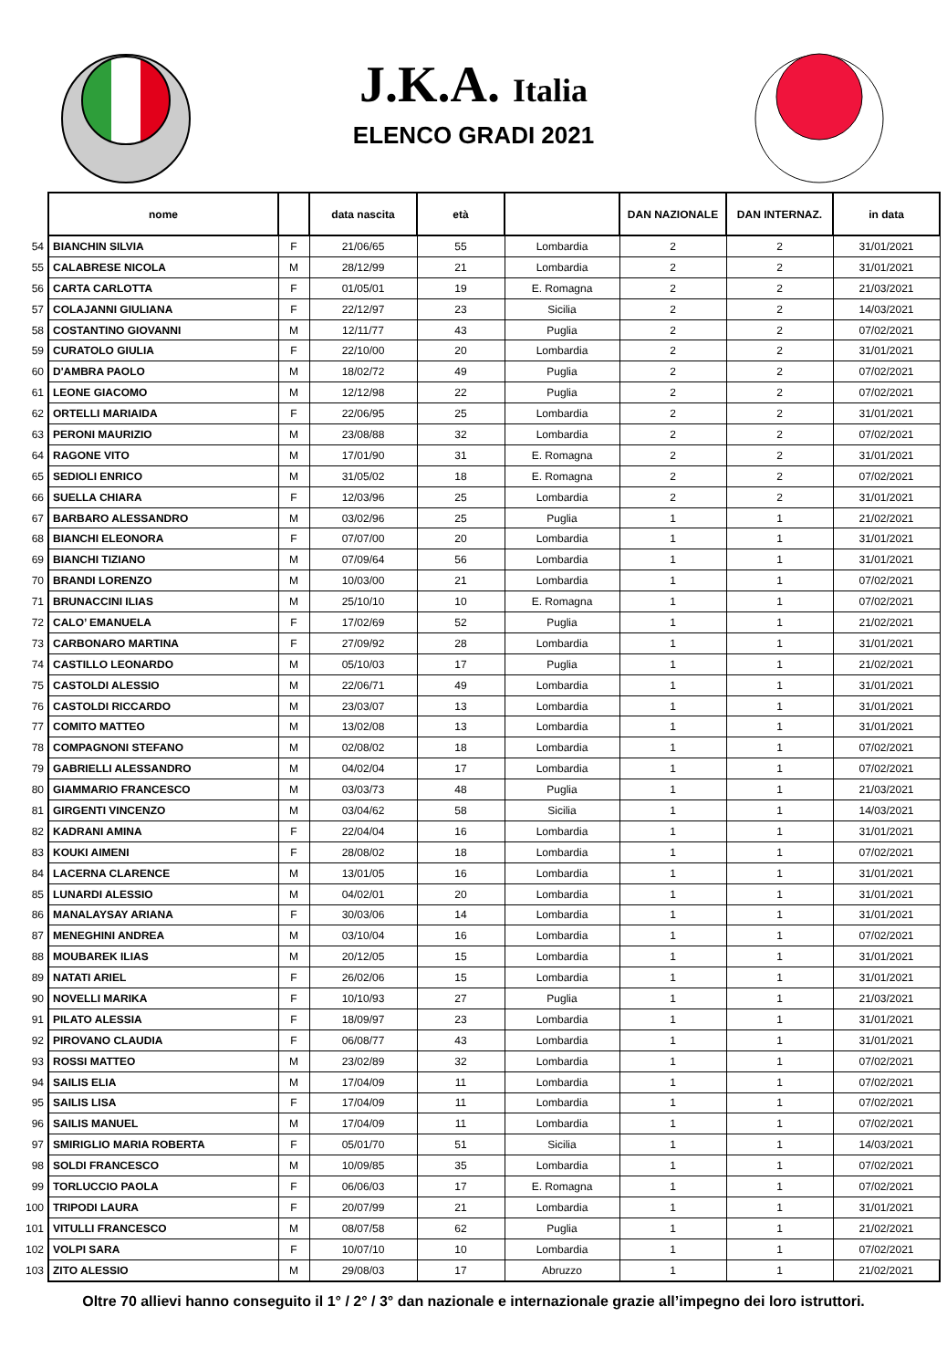J.K.A. Italia
ELENCO GRADI 2021
| | nome | | data nascita | età | | DAN NAZIONALE | DAN INTERNAZ. | in data |
| 54 | BIANCHIN SILVIA | F | 21/06/65 | 55 | Lombardia | 2 | 2 | 31/01/2021 |
| 55 | CALABRESE NICOLA | M | 28/12/99 | 21 | Lombardia | 2 | 2 | 31/01/2021 |
| 56 | CARTA CARLOTTA | F | 01/05/01 | 19 | E. Romagna | 2 | 2 | 21/03/2021 |
| 57 | COLAJANNI GIULIANA | F | 22/12/97 | 23 | Sicilia | 2 | 2 | 14/03/2021 |
| 58 | COSTANTINO GIOVANNI | M | 12/11/77 | 43 | Puglia | 2 | 2 | 07/02/2021 |
| 59 | CURATOLO GIULIA | F | 22/10/00 | 20 | Lombardia | 2 | 2 | 31/01/2021 |
| 60 | D'AMBRA PAOLO | M | 18/02/72 | 49 | Puglia | 2 | 2 | 07/02/2021 |
| 61 | LEONE GIACOMO | M | 12/12/98 | 22 | Puglia | 2 | 2 | 07/02/2021 |
| 62 | ORTELLI MARIAIDA | F | 22/06/95 | 25 | Lombardia | 2 | 2 | 31/01/2021 |
| 63 | PERONI MAURIZIO | M | 23/08/88 | 32 | Lombardia | 2 | 2 | 07/02/2021 |
| 64 | RAGONE VITO | M | 17/01/90 | 31 | E. Romagna | 2 | 2 | 31/01/2021 |
| 65 | SEDIOLI ENRICO | M | 31/05/02 | 18 | E. Romagna | 2 | 2 | 07/02/2021 |
| 66 | SUELLA CHIARA | F | 12/03/96 | 25 | Lombardia | 2 | 2 | 31/01/2021 |
| 67 | BARBARO ALESSANDRO | M | 03/02/96 | 25 | Puglia | 1 | 1 | 21/02/2021 |
| 68 | BIANCHI ELEONORA | F | 07/07/00 | 20 | Lombardia | 1 | 1 | 31/01/2021 |
| 69 | BIANCHI TIZIANO | M | 07/09/64 | 56 | Lombardia | 1 | 1 | 31/01/2021 |
| 70 | BRANDI LORENZO | M | 10/03/00 | 21 | Lombardia | 1 | 1 | 07/02/2021 |
| 71 | BRUNACCINI ILIAS | M | 25/10/10 | 10 | E. Romagna | 1 | 1 | 07/02/2021 |
| 72 | CALO’ EMANUELA | F | 17/02/69 | 52 | Puglia | 1 | 1 | 21/02/2021 |
| 73 | CARBONARO MARTINA | F | 27/09/92 | 28 | Lombardia | 1 | 1 | 31/01/2021 |
| 74 | CASTILLO LEONARDO | M | 05/10/03 | 17 | Puglia | 1 | 1 | 21/02/2021 |
| 75 | CASTOLDI ALESSIO | M | 22/06/71 | 49 | Lombardia | 1 | 1 | 31/01/2021 |
| 76 | CASTOLDI RICCARDO | M | 23/03/07 | 13 | Lombardia | 1 | 1 | 31/01/2021 |
| 77 | COMITO MATTEO | M | 13/02/08 | 13 | Lombardia | 1 | 1 | 31/01/2021 |
| 78 | COMPAGNONI STEFANO | M | 02/08/02 | 18 | Lombardia | 1 | 1 | 07/02/2021 |
| 79 | GABRIELLI ALESSANDRO | M | 04/02/04 | 17 | Lombardia | 1 | 1 | 07/02/2021 |
| 80 | GIAMMARIO FRANCESCO | M | 03/03/73 | 48 | Puglia | 1 | 1 | 21/03/2021 |
| 81 | GIRGENTI VINCENZO | M | 03/04/62 | 58 | Sicilia | 1 | 1 | 14/03/2021 |
| 82 | KADRANI AMINA | F | 22/04/04 | 16 | Lombardia | 1 | 1 | 31/01/2021 |
| 83 | KOUKI AIMENI | F | 28/08/02 | 18 | Lombardia | 1 | 1 | 07/02/2021 |
| 84 | LACERNA CLARENCE | M | 13/01/05 | 16 | Lombardia | 1 | 1 | 31/01/2021 |
| 85 | LUNARDI ALESSIO | M | 04/02/01 | 20 | Lombardia | 1 | 1 | 31/01/2021 |
| 86 | MANALAYSAY ARIANA | F | 30/03/06 | 14 | Lombardia | 1 | 1 | 31/01/2021 |
| 87 | MENEGHINI ANDREA | M | 03/10/04 | 16 | Lombardia | 1 | 1 | 07/02/2021 |
| 88 | MOUBAREK ILIAS | M | 20/12/05 | 15 | Lombardia | 1 | 1 | 31/01/2021 |
| 89 | NATATI ARIEL | F | 26/02/06 | 15 | Lombardia | 1 | 1 | 31/01/2021 |
| 90 | NOVELLI MARIKA | F | 10/10/93 | 27 | Puglia | 1 | 1 | 21/03/2021 |
| 91 | PILATO ALESSIA | F | 18/09/97 | 23 | Lombardia | 1 | 1 | 31/01/2021 |
| 92 | PIROVANO CLAUDIA | F | 06/08/77 | 43 | Lombardia | 1 | 1 | 31/01/2021 |
| 93 | ROSSI MATTEO | M | 23/02/89 | 32 | Lombardia | 1 | 1 | 07/02/2021 |
| 94 | SAILIS ELIA | M | 17/04/09 | 11 | Lombardia | 1 | 1 | 07/02/2021 |
| 95 | SAILIS LISA | F | 17/04/09 | 11 | Lombardia | 1 | 1 | 07/02/2021 |
| 96 | SAILIS MANUEL | M | 17/04/09 | 11 | Lombardia | 1 | 1 | 07/02/2021 |
| 97 | SMIRIGLIO MARIA ROBERTA | F | 05/01/70 | 51 | Sicilia | 1 | 1 | 14/03/2021 |
| 98 | SOLDI FRANCESCO | M | 10/09/85 | 35 | Lombardia | 1 | 1 | 07/02/2021 |
| 99 | TORLUCCIO PAOLA | F | 06/06/03 | 17 | E. Romagna | 1 | 1 | 07/02/2021 |
| 100 | TRIPODI LAURA | F | 20/07/99 | 21 | Lombardia | 1 | 1 | 31/01/2021 |
| 101 | VITULLI FRANCESCO | M | 08/07/58 | 62 | Puglia | 1 | 1 | 21/02/2021 |
| 102 | VOLPI SARA | F | 10/07/10 | 10 | Lombardia | 1 | 1 | 07/02/2021 |
| 103 | ZITO ALESSIO | M | 29/08/03 | 17 | Abruzzo | 1 | 1 | 21/02/2021 |
Oltre 70 allievi hanno conseguito il 1° / 2° / 3° dan nazionale e internazionale grazie all’impegno dei loro istruttori.